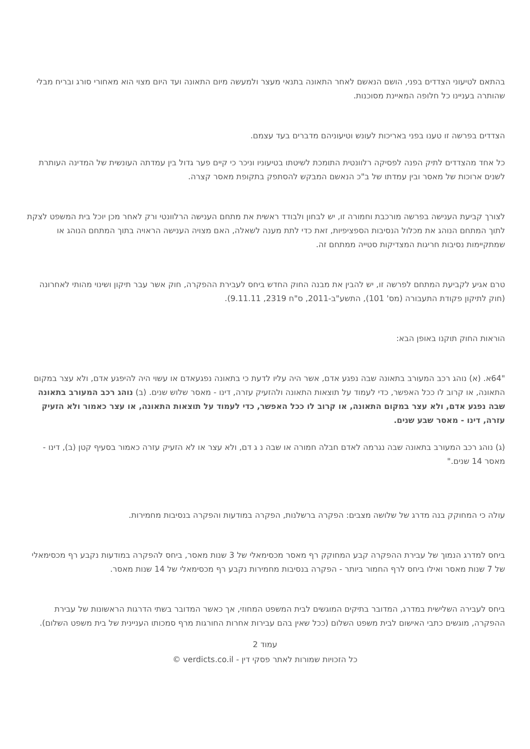בהתאם לטיעוני הצדדים בפני, הושם הנאשם לאחר התאונה בתנאי מעצר ולמעשה מיום התאונה ועד היום מצוי הוא מאחורי סורג ובריח מבלי שהותרה בעניינו כל חלופה המאיינת מסוכנות.
הצדדים בפרשה זו טענו בפני באריכות לעונש וטיעוניהם מדברים בעד עצמם.
כל אחד מהצדדים לתיק הפנה לפסיקה רלוונטית התומכת לשיטתו בטיעוניו וניכר כי קיים פער גדול בין עמדתה העונשית של המדינה העותרת לשנים ארוכות של מאסר ובין עמדתו של ב"כ הנאשם המבקש להסתפק בתקופת מאסר קצרה.
לצורך קביעת הענישה בפרשה מורכבת וחמורה זו, יש לבחון ולבודד ראשית את מתחם הענישה הרלוונטי ורק לאחר מכן יוכל בית המשפט לצקת לתוך המתחם הנוהג את מכלול הנסיבות הספציפיות, זאת כדי לתת מענה לשאלה, האם מצויה הענישה הראויה בתוך המתחם הנוהג או שמתקיימות נסיבות חריגות המצדיקות סטייה ממתחם זה.
טרם אגיע לקביעת המתחם לפרשה זו, יש להבין את מבנה החוק החדש ביחס לעבירת ההפקרה, חוק אשר עבר תיקון ושינוי מהותי לאחרונה (חוק לתיקון פקודת התעבורה (מס' 101), התשע"ב-2011, ס"ח 2319, 9.11.11).
הוראות החוק תוקנו באופן הבא:
"64א. (א) נוהג רכב המעורב בתאונה שבה נפגע אדם, אשר היה עליו לדעת כי בתאונה נפגעאדם או עשוי היה להיפגע אדם, ולא עצר במקום התאונה, או קרוב לו ככל האפשר, כדי לעמוד על תוצאות התאונה ולהזעיק עזרה, דינו - מאסר שלוש שנים. (ב) נוהג רכב המעורב בתאונה שבה נפגע אדם, ולא עצר במקום התאונה, או קרוב לו ככל האפשר, כדי לעמוד על תוצאות התאונה, או עצר כאמור ולא הזעיק עזרה, דינו - מאסר שבע שנים.
(ג) נוהג רכב המעורב בתאונה שבה נגרמה לאדם חבלה חמורה או שבה נ ג דם, ולא עצר או לא הזעיק עזרה כאמור בסעיף קטן (ב), דינו - מאסר 14 שנים."
עולה כי המחוקק בנה מדרג של שלושה מצבים: הפקרה ברשלנות, הפקרה במודעות והפקרה בנסיבות מחמירות.
ביחס למדרג הנמוך של עבירת ההפקרה קבע המחוקק רף מאסר מכסימאלי של 3 שנות מאסר, ביחס להפקרה במודעות נקבע רף מכסימאלי של 7 שנות מאסר ואילו ביחס לרף החמור ביותר - הפקרה בנסיבות מחמירות נקבע רף מכסימאלי של 14 שנות מאסר.
ביחס לעבירה השלישית במדרג, המדובר בתיקים המוגשים לבית המשפט המחוזי, אך כאשר המדובר בשתי הדרגות הראשונות של עבירת ההפקרה, מוגשים כתבי האישום לבית משפט השלום (ככל שאין בהם עבירות אחרות החורגות מרף סמכותו העניינית של בית משפט השלום).
עמוד 2
כל הזכויות שמורות לאתר פסקי דין - verdicts.co.il ©